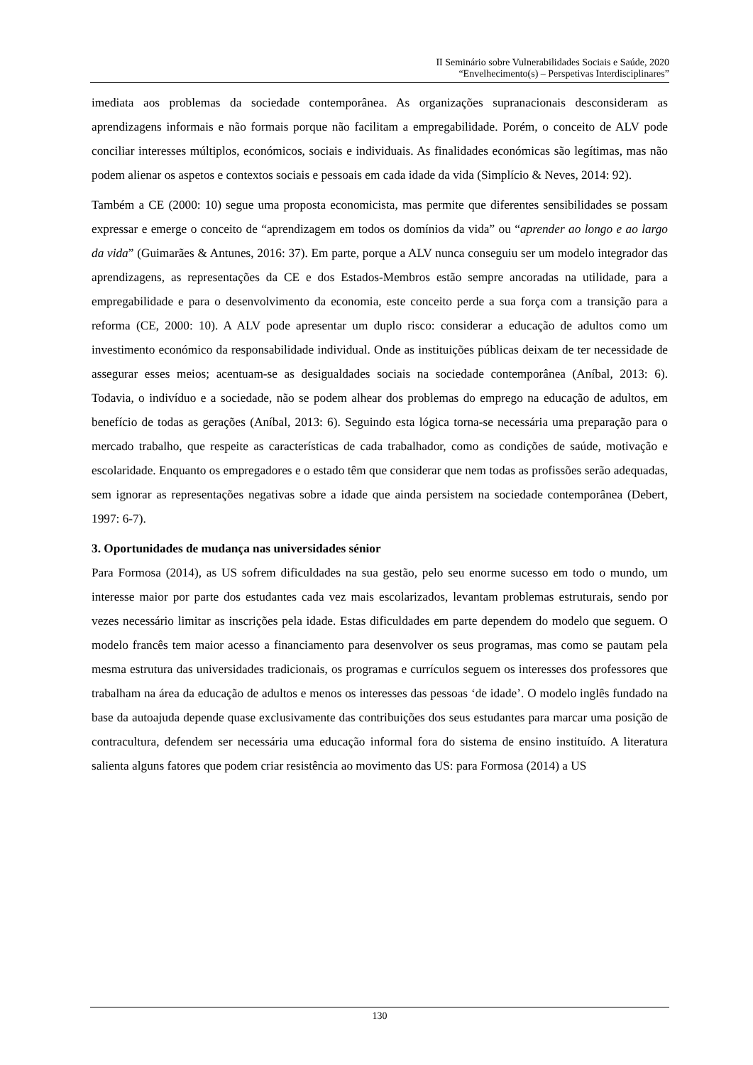II Seminário sobre Vulnerabilidades Sociais e Saúde, 2020
“Envelhecimento(s) – Perspetivas Interdisciplinares”
imediata aos problemas da sociedade contemporânea. As organizações supranacionais desconsideram as aprendizagens informais e não formais porque não facilitam a empregabilidade. Porém, o conceito de ALV pode conciliar interesses múltiplos, económicos, sociais e individuais. As finalidades económicas são legítimas, mas não podem alienar os aspetos e contextos sociais e pessoais em cada idade da vida (Simplício & Neves, 2014: 92).
Também a CE (2000: 10) segue uma proposta economicista, mas permite que diferentes sensibilidades se possam expressar e emerge o conceito de “aprendizagem em todos os domínios da vida” ou “aprender ao longo e ao largo da vida” (Guimarães & Antunes, 2016: 37). Em parte, porque a ALV nunca conseguiu ser um modelo integrador das aprendizagens, as representações da CE e dos Estados-Membros estão sempre ancoradas na utilidade, para a empregabilidade e para o desenvolvimento da economia, este conceito perde a sua força com a transição para a reforma (CE, 2000: 10). A ALV pode apresentar um duplo risco: considerar a educação de adultos como um investimento económico da responsabilidade individual. Onde as instituições públicas deixam de ter necessidade de assegurar esses meios; acentuam-se as desigualdades sociais na sociedade contemporânea (Aníbal, 2013: 6). Todavia, o indivíduo e a sociedade, não se podem alhear dos problemas do emprego na educação de adultos, em benefício de todas as gerações (Aníbal, 2013: 6). Seguindo esta lógica torna-se necessária uma preparação para o mercado trabalho, que respeite as características de cada trabalhador, como as condições de saúde, motivação e escolaridade. Enquanto os empregadores e o estado têm que considerar que nem todas as profissões serão adequadas, sem ignorar as representações negativas sobre a idade que ainda persistem na sociedade contemporânea (Debert, 1997: 6-7).
3. Oportunidades de mudança nas universidades sénior
Para Formosa (2014), as US sofrem dificuldades na sua gestão, pelo seu enorme sucesso em todo o mundo, um interesse maior por parte dos estudantes cada vez mais escolarizados, levantam problemas estruturais, sendo por vezes necessário limitar as inscrições pela idade. Estas dificuldades em parte dependem do modelo que seguem. O modelo francês tem maior acesso a financiamento para desenvolver os seus programas, mas como se pautam pela mesma estrutura das universidades tradicionais, os programas e currículos seguem os interesses dos professores que trabalham na área da educação de adultos e menos os interesses das pessoas ‘de idade’. O modelo inglês fundado na base da autoajuda depende quase exclusivamente das contribuições dos seus estudantes para marcar uma posição de contracultura, defendem ser necessária uma educação informal fora do sistema de ensino instituído. A literatura salienta alguns fatores que podem criar resistência ao movimento das US: para Formosa (2014) a US
130